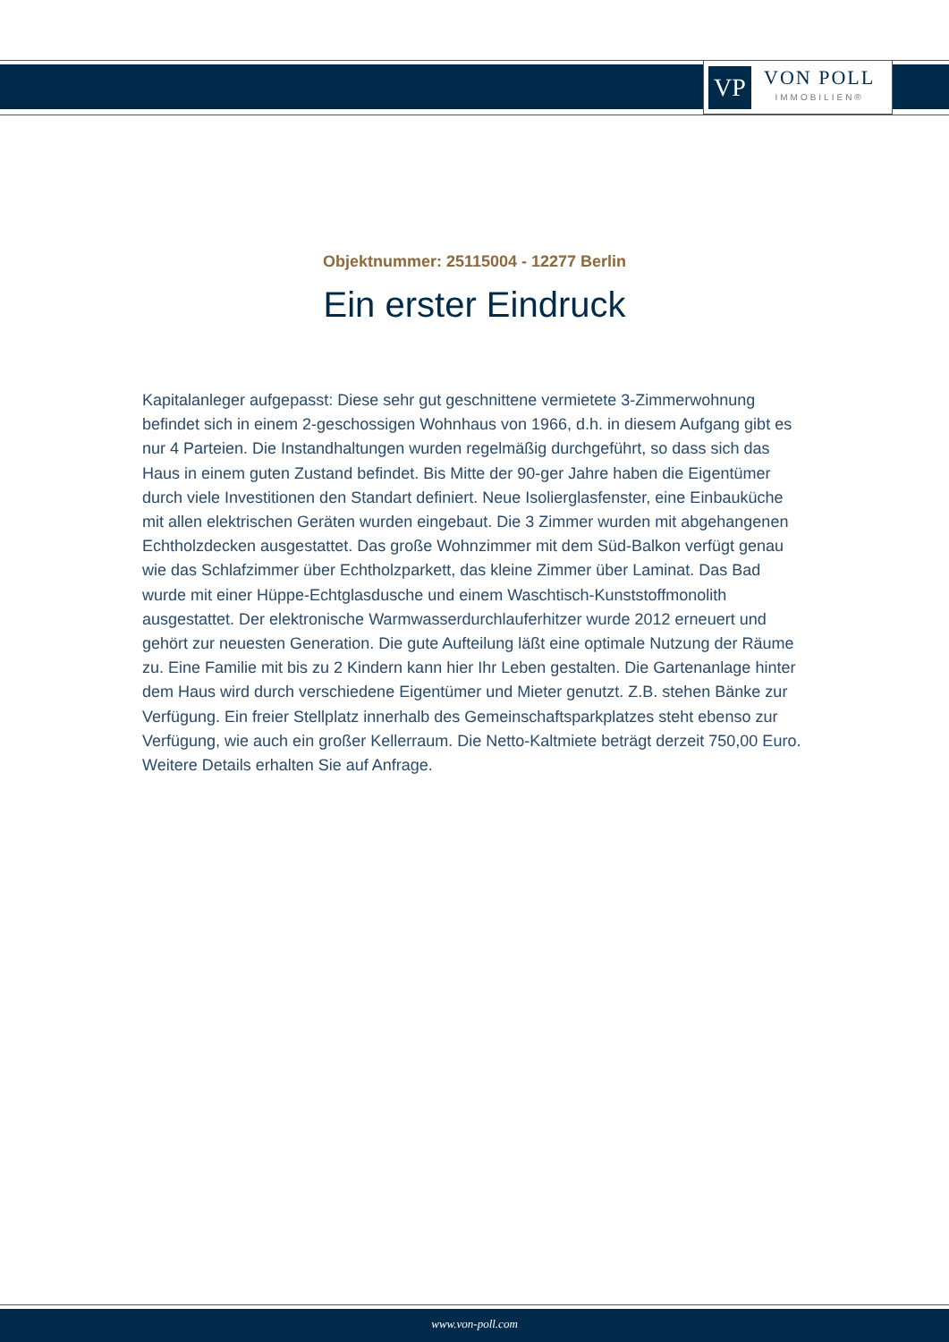VP
VON POLL
IMMOBILIEN®
Objektnummer: 25115004 - 12277 Berlin
Ein erster Eindruck
Kapitalanleger aufgepasst: Diese sehr gut geschnittene vermietete 3-Zimmerwohnung befindet sich in einem 2-geschossigen Wohnhaus von 1966, d.h. in diesem Aufgang gibt es nur 4 Parteien. Die Instandhaltungen wurden regelmäßig durchgeführt, so dass sich das Haus in einem guten Zustand befindet. Bis Mitte der 90-ger Jahre haben die Eigentümer durch viele Investitionen den Standart definiert. Neue Isolierglasfenster, eine Einbauküche mit allen elektrischen Geräten wurden eingebaut. Die 3 Zimmer wurden mit abgehangenen Echtholzdecken ausgestattet. Das große Wohnzimmer mit dem Süd-Balkon verfügt genau wie das Schlafzimmer über Echtholzparkett, das kleine Zimmer über Laminat. Das Bad wurde mit einer Hüppe-Echtglasdusche und einem Waschtisch-Kunststoffmonolith ausgestattet. Der elektronische Warmwasserdurchlauferhitzer wurde 2012 erneuert und gehört zur neuesten Generation. Die gute Aufteilung läßt eine optimale Nutzung der Räume zu. Eine Familie mit bis zu 2 Kindern kann hier Ihr Leben gestalten. Die Gartenanlage hinter dem Haus wird durch verschiedene Eigentümer und Mieter genutzt. Z.B. stehen Bänke zur Verfügung. Ein freier Stellplatz innerhalb des Gemeinschaftsparkplatzes steht ebenso zur Verfügung, wie auch ein großer Kellerraum. Die Netto-Kaltmiete beträgt derzeit 750,00 Euro. Weitere Details erhalten Sie auf Anfrage.
www.von-poll.com